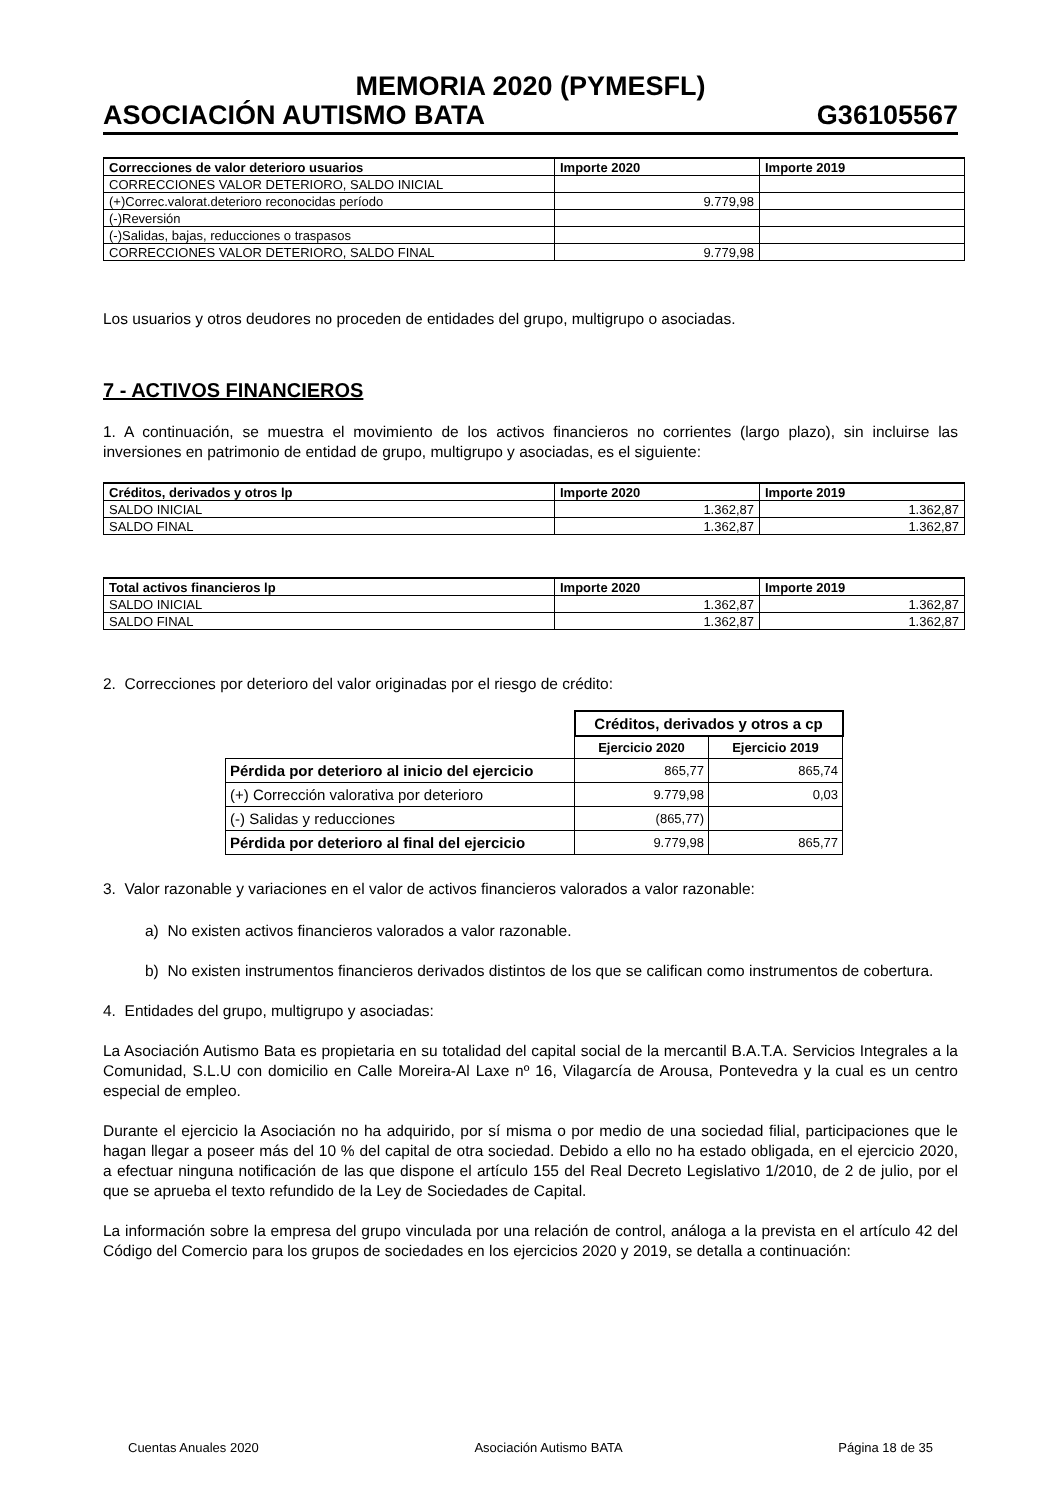MEMORIA 2020 (PYMESFL)
ASOCIACIÓN AUTISMO BATA G36105567
| Correcciones de valor deterioro usuarios | Importe 2020 | Importe 2019 |
| --- | --- | --- |
| CORRECCIONES VALOR DETERIORO, SALDO INICIAL | | |
| (+)Correc.valorat.deterioro reconocidas período | 9.779,98 | |
| (-)Reversión | | |
| (-)Salidas, bajas, reducciones o traspasos | | |
| CORRECCIONES VALOR DETERIORO, SALDO FINAL | 9.779,98 | |
Los usuarios y otros deudores no proceden de entidades del grupo, multigrupo o asociadas.
7 - ACTIVOS FINANCIEROS
1. A continuación, se muestra el movimiento de los activos financieros no corrientes (largo plazo), sin incluirse las inversiones en patrimonio de entidad de grupo, multigrupo y asociadas, es el siguiente:
| Créditos, derivados y otros lp | Importe 2020 | Importe 2019 |
| --- | --- | --- |
| SALDO INICIAL | 1.362,87 | 1.362,87 |
| SALDO FINAL | 1.362,87 | 1.362,87 |
| Total activos financieros lp | Importe 2020 | Importe 2019 |
| --- | --- | --- |
| SALDO INICIAL | 1.362,87 | 1.362,87 |
| SALDO FINAL | 1.362,87 | 1.362,87 |
2. Correcciones por deterioro del valor originadas por el riesgo de crédito:
| | Créditos, derivados y otros a cp | |
| | Ejercicio 2020 | Ejercicio 2019 |
| Pérdida por deterioro al inicio del ejercicio | 865,77 | 865,74 |
| (+) Corrección valorativa por deterioro | 9.779,98 | 0,03 |
| (-) Salidas y reducciones | (865,77) | |
| Pérdida por deterioro al final del ejercicio | 9.779,98 | 865,77 |
3. Valor razonable y variaciones en el valor de activos financieros valorados a valor razonable:
a) No existen activos financieros valorados a valor razonable.
b) No existen instrumentos financieros derivados distintos de los que se califican como instrumentos de cobertura.
4. Entidades del grupo, multigrupo y asociadas:
La Asociación Autismo Bata es propietaria en su totalidad del capital social de la mercantil B.A.T.A. Servicios Integrales a la Comunidad, S.L.U con domicilio en Calle Moreira-Al Laxe nº 16, Vilagarcía de Arousa, Pontevedra y la cual es un centro especial de empleo.
Durante el ejercicio la Asociación no ha adquirido, por sí misma o por medio de una sociedad filial, participaciones que le hagan llegar a poseer más del 10 % del capital de otra sociedad. Debido a ello no ha estado obligada, en el ejercicio 2020, a efectuar ninguna notificación de las que dispone el artículo 155 del Real Decreto Legislativo 1/2010, de 2 de julio, por el que se aprueba el texto refundido de la Ley de Sociedades de Capital.
La información sobre la empresa del grupo vinculada por una relación de control, análoga a la prevista en el artículo 42 del Código del Comercio para los grupos de sociedades en los ejercicios 2020 y 2019, se detalla a continuación:
Cuentas Anuales 2020 Asociación Autismo BATA Página 18 de 35